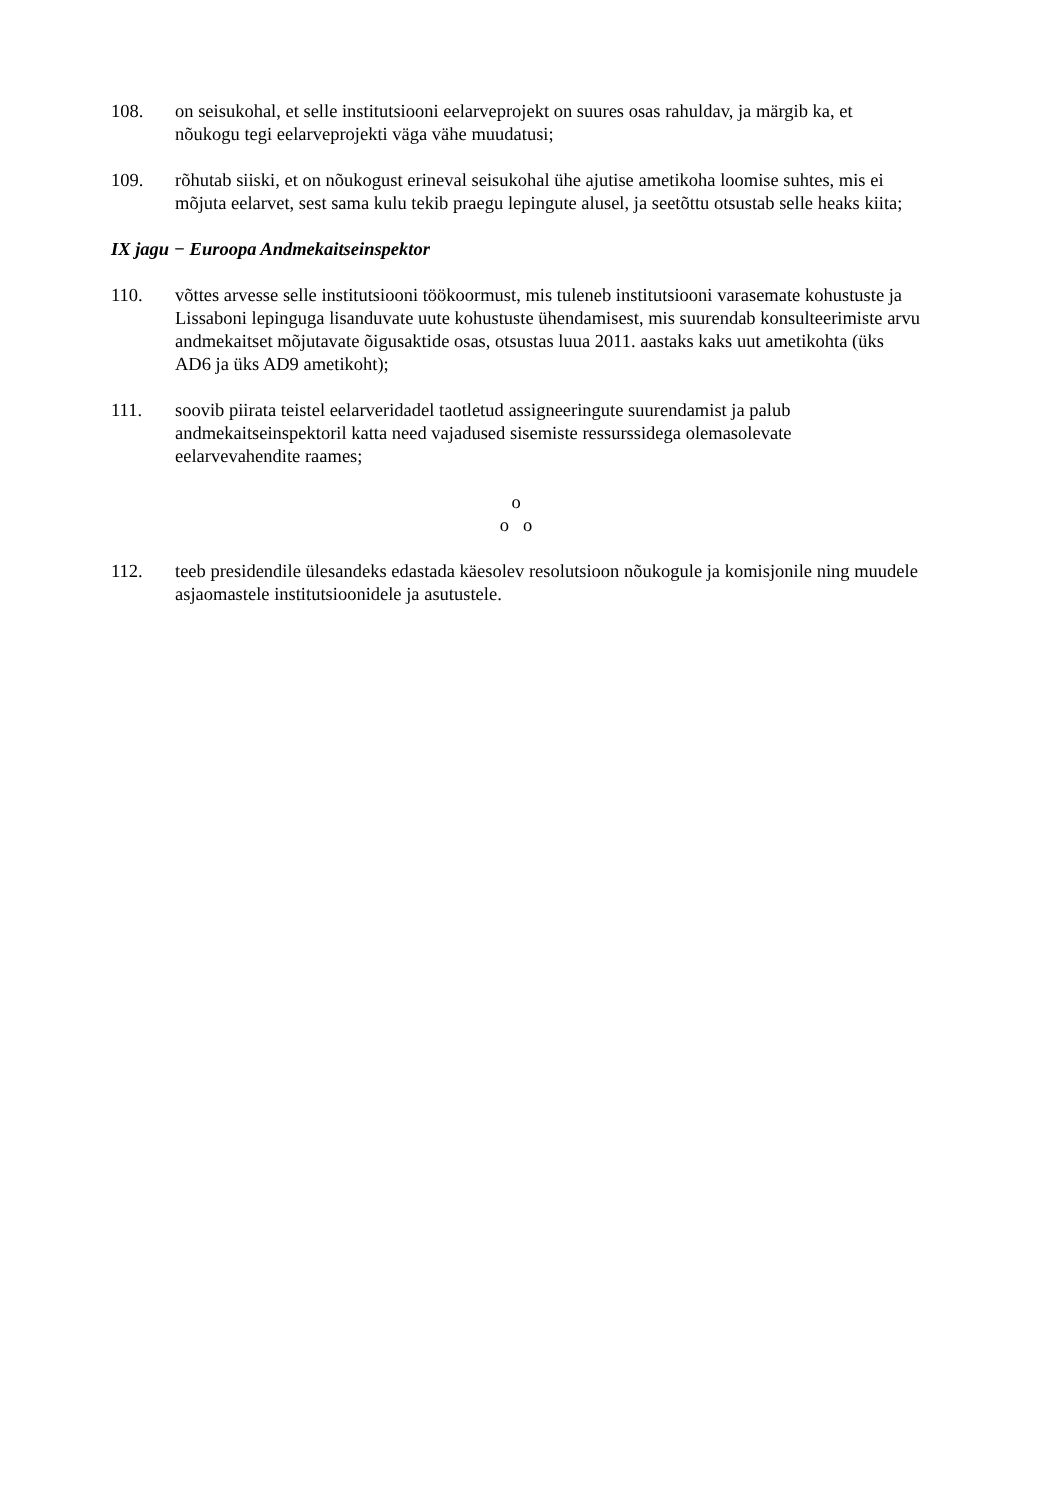108. on seisukohal, et selle institutsiooni eelarveprojekt on suures osas rahuldav, ja märgib ka, et nõukogu tegi eelarveprojekti väga vähe muudatusi;
109. rõhutab siiski, et on nõukogust erineval seisukohal ühe ajutise ametikoha loomise suhtes, mis ei mõjuta eelarvet, sest sama kulu tekib praegu lepingute alusel, ja seetõttu otsustab selle heaks kiita;
IX jagu − Euroopa Andmekaitseinspektor
110. võttes arvesse selle institutsiooni töökoormust, mis tuleneb institutsiooni varasemate kohustuste ja Lissaboni lepinguga lisanduvate uute kohustuste ühendamisest, mis suurendab konsulteerimiste arvu andmekaitset mõjutavate õigusaktide osas, otsustas luua 2011. aastaks kaks uut ametikohta (üks AD6 ja üks AD9 ametikoht);
111. soovib piirata teistel eelarveridadel taotletud assigneeringute suurendamist ja palub andmekaitseinspektoril katta need vajadused sisemiste ressurssidega olemasolevate eelarvevahendite raames;
o
o o
112. teeb presidendile ülesandeks edastada käesolev resolutsioon nõukogule ja komisjonile ning muudele asjaomastele institutsioonidele ja asutustele.